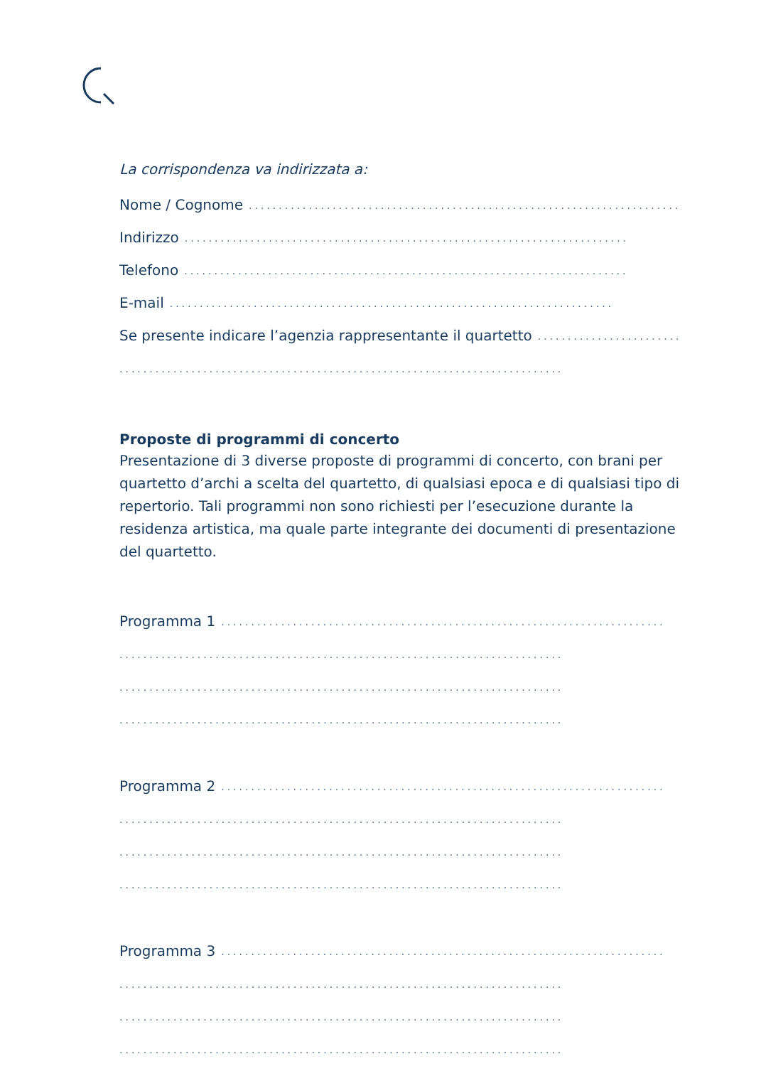La corrispondenza va indirizzata a:
Nome / Cognome..........................................................................
Indirizzo..........................................................................
Telefono..........................................................................
E-mail..........................................................................
Se presente indicare l’agenzia rappresentante il quartetto..........................................................................
..........................................................................
Proposte di programmi di concerto
Presentazione di 3 diverse proposte di programmi di concerto, con brani per quartetto d’archi a scelta del quartetto, di qualsiasi epoca e di qualsiasi tipo di repertorio. Tali programmi non sono richiesti per l’esecuzione durante la residenza artistica, ma quale parte integrante dei documenti di presentazione del quartetto.
Programma 1..........................................................................
..........................................................................
..........................................................................
..........................................................................
Programma 2..........................................................................
..........................................................................
..........................................................................
..........................................................................
Programma 3..........................................................................
..........................................................................
..........................................................................
..........................................................................